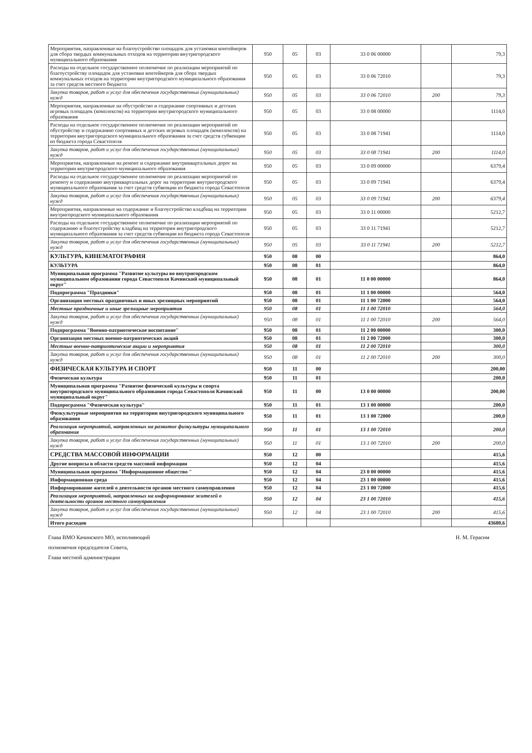| Мероприятия, направленные на благоустройство площадок для установки контейнеров для сбора твердых коммунальных отходов на территории внутригородского муниципального образования | 950 | 05 | 03 | 33 0 06 00000 | | 79,3 |
| Расходы на отдельное государственное полномочие по реализации мероприятий по благоустройству площадок для установки контейнеров для сбора твердых коммунальных отходов на территории внутригородского муниципального образования за счет средств местного бюджета | 950 | 05 | 03 | 33 0 06 72010 | | 79,3 |
| Закупка товаров, работ и услуг для обеспечения государственных (муниципальных) нужд | 950 | 05 | 03 | 33 0 06 72010 | 200 | 79,3 |
| Мероприятия, направленные на обустройство и содержание спортивных и детских игровых площадок (комплексов) на территории внутригородского муниципального образования | 950 | 05 | 03 | 33 0 08 00000 | | 1114,0 |
| Расходы на отдельное государственное полномочие по реализации мероприятий по обустройству и содержанию спортивных и детских игровых площадок (комплексов) на территории внутригородского муниципального образования за счет средств субвенции из бюджета города Севастополя | 950 | 05 | 03 | 33 0 08 71941 | | 1114,0 |
| Закупка товаров, работ и услуг для обеспечения государственных (муниципальных) нужд | 950 | 05 | 03 | 33 0 08 71941 | 200 | 1114,0 |
| Мероприятия, направленные на ремонт и содержание внутриквартальных дорог на территории внутригородского муниципального образования | 950 | 05 | 03 | 33 0 09 00000 | | 6379,4 |
| Расходы на отдельное государственное полномочие по реализации мероприятий по ремонту и содержанию внутриквартальных дорог на территории внутригородского муниципального образования за счет средств субвенции из бюджета города Севастополя | 950 | 05 | 03 | 33 0 09 71941 | | 6379,4 |
| Закупка товаров, работ и услуг для обеспечения государственных (муниципальных) нужд | 950 | 05 | 03 | 33 0 09 71941 | 200 | 6379,4 |
| Мероприятия, направленные на содержание и благоустройство кладбищ на территории внутригородского муниципального образования | 950 | 05 | 03 | 33 0 11 00000 | | 5212,7 |
| Расходы на отдельное государственное полномочие по реализации мероприятий по содержанию и благоустройству кладбищ на территории внутригородского муниципального образования за счет средств субвенции из бюджета города Севастополя | 950 | 05 | 03 | 33 0 11 71941 | | 5212,7 |
| Закупка товаров, работ и услуг для обеспечения государственных (муниципальных) нужд | 950 | 05 | 03 | 33 0 11 71941 | 200 | 5212,7 |
| КУЛЬТУРА, КИНЕМАТОГРАФИЯ | 950 | 08 | 00 | | | 864,0 |
| КУЛЬТУРА | 950 | 08 | 01 | | | 864,0 |
| Муниципальная программа "Развитие культуры во внутригородском муниципальном образовании города Севастополя Качинский муниципальный округ" | 950 | 08 | 01 | 11 0 00 00000 | | 864,0 |
| Подпрограмма "Праздники" | 950 | 08 | 01 | 11 1 00 00000 | | 564,0 |
| Организация местных праздничных и иных зрелищных мероприятий | 950 | 08 | 01 | 11 1 00 72000 | | 564,0 |
| Местные праздничные и иные зрелищные мероприятия | 950 | 08 | 01 | 11 1 00 72010 | | 564,0 |
| Закупка товаров, работ и услуг для обеспечения государственных (муниципальных) нужд | 950 | 08 | 01 | 11 1 00 72010 | 200 | 564,0 |
| Подпрограмма "Военно-патриотическое воспитание" | 950 | 08 | 01 | 11 2 00 00000 | | 300,0 |
| Организация местных военно-патриотических акций | 950 | 08 | 01 | 11 2 00 72000 | | 300,0 |
| Местные военно-патриотические акции и мероприятия | 950 | 08 | 01 | 11 2 00 72010 | | 300,0 |
| Закупка товаров, работ и услуг для обеспечения государственных (муниципальных) нужд | 950 | 08 | 01 | 11 2 00 72010 | 200 | 300,0 |
| ФИЗИЧЕСКАЯ КУЛЬТУРА И СПОРТ | 950 | 11 | 00 | | | 200,00 |
| Физическая культура | 950 | 11 | 01 | | | 200,0 |
| Муниципальная программа "Развитие физической культуры и спорта внутригородского муниципального образования города Севастополя Качинский муниципальный округ" | 950 | 11 | 00 | 13 0 00 00000 | | 200,00 |
| Подпрограмма "Физическая культура" | 950 | 11 | 01 | 13 1 00 00000 | | 200,0 |
| Физкультурные мероприятия на территории внутригородского муниципального образования | 950 | 11 | 01 | 13 1 00 72000 | | 200,0 |
| Реализация мероприятий, направленных на развитие физкультуры муниципального образования | 950 | 11 | 01 | 13 1 00 72010 | | 200,0 |
| Закупка товаров, работ и услуг для обеспечения государственных (муниципальных) нужд | 950 | 11 | 01 | 13 1 00 72010 | 200 | 200,0 |
| СРЕДСТВА МАССОВОЙ ИНФОРМАЦИИ | 950 | 12 | 00 | | | 415,6 |
| Другие вопросы в области средств массовой информации | 950 | 12 | 04 | | | 415,6 |
| Муниципальная программа "Информационное общество " | 950 | 12 | 04 | 23 0 00 00000 | | 415,6 |
| Информационная среда | 950 | 12 | 04 | 23 1 00 00000 | | 415,6 |
| Информирование жителей о деятельности органов местного самоуправления | 950 | 12 | 04 | 23 1 00 72000 | | 415,6 |
| Реализация мероприятий, направленных на информирование жителей о деятельности органов местного самоуправления | 950 | 12 | 04 | 23 1 00 72010 | | 415,6 |
| Закупка товаров, работ и услуг для обеспечения государственных (муниципальных) нужд | 950 | 12 | 04 | 23 1 00 72010 | 200 | 415,6 |
| Итого расходов | | | | | | 43680,6 |
Глава ВМО Качинского МО, исполняющий
полномочия председателя Совета,
Глава местной администрации
Н. М. Герасим